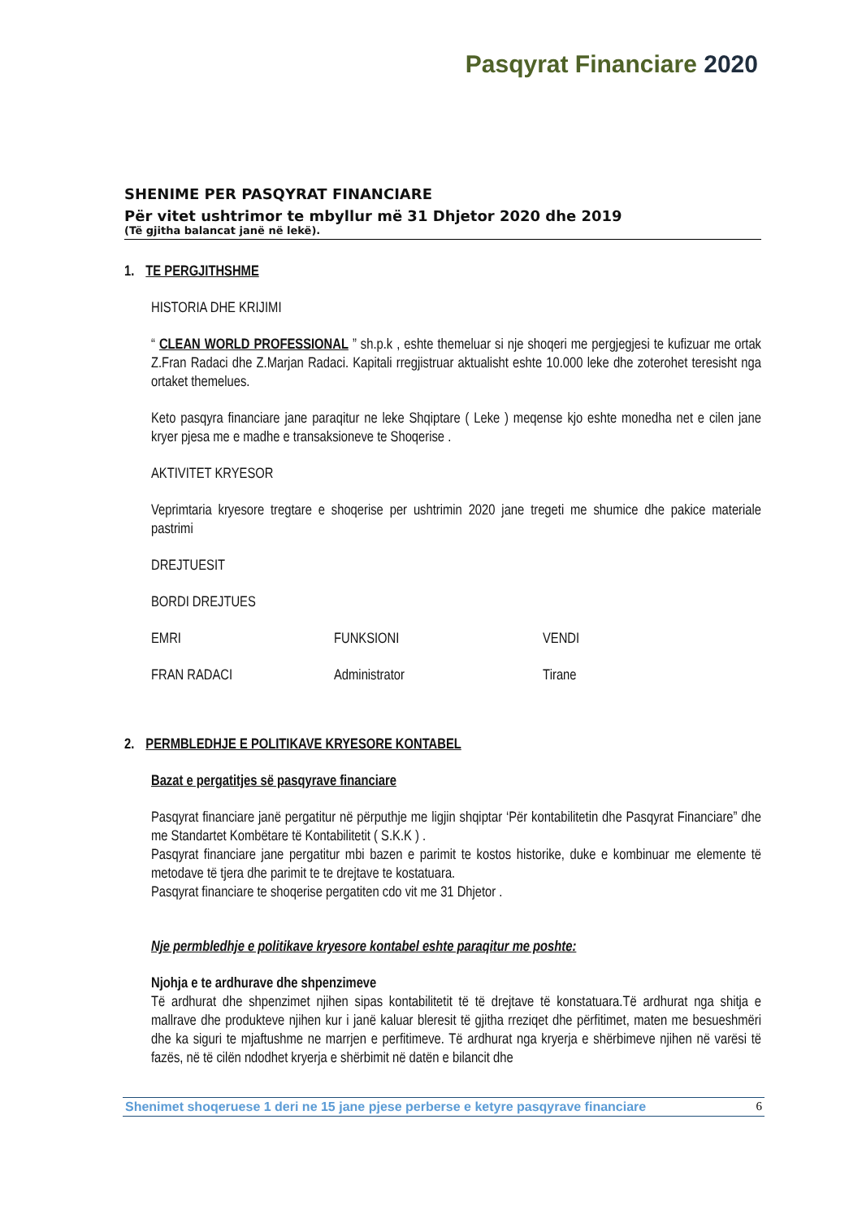Pasqyrat Financiare 2020
SHENIME PER PASQYRAT FINANCIARE
Për vitet ushtrimor te mbyllur më 31 Dhjetor 2020 dhe 2019
(Të gjitha balancat janë në lekë).
1. TE PERGJITHSHME
HISTORIA DHE KRIJIMI
“ CLEAN WORLD PROFESSIONAL ” sh.p.k , eshte themeluar si nje shoqeri me pergjegjesi te kufizuar me ortak Z.Fran Radaci dhe Z.Marjan Radaci. Kapitali rregjistruar aktualisht eshte 10.000 leke dhe zoterohet teresisht nga ortaket themelues.
Keto pasqyra financiare jane paraqitur ne leke Shqiptare ( Leke ) meqense kjo eshte monedha net e cilen jane kryer pjesa me e madhe e transaksioneve te Shoqerise .
AKTIVITET KRYESOR
Veprimtaria kryesore tregtare e shoqerise per ushtrimin 2020 jane tregeti me shumice dhe pakice materiale pastrimi
DREJTUESIT
BORDI DREJTUES
| EMRI | FUNKSIONI | VENDI |
| FRAN RADACI | Administrator | Tirane |
2. PERMBLEDHJE E POLITIKAVE KRYESORE KONTABEL
Bazat e pergatitjes së pasqyrave financiare
Pasqyrat financiare janë pergatitur në përputhje me ligjin shqiptar ‘Për kontabilitetin dhe Pasqyrat Financiare” dhe me Standartet Kombëtare të Kontabilitetit ( S.K.K ) .
Pasqyrat financiare jane pergatitur mbi bazen e parimit te kostos historike, duke e kombinuar me elemente të metodave të tjera dhe parimit te te drejtave te kostatuara.
Pasqyrat financiare te shoqerise pergatiten cdo vit me 31 Dhjetor .
Nje permbledhje e politikave kryesore kontabel eshte paraqitur me poshte:
Njohja e te ardhurave dhe shpenzimeve
Të ardhurat dhe shpenzimet njihen sipas kontabilitetit të të drejtave të konstatuara.Të ardhurat nga shitja e mallrave dhe produkteve njihen kur i janë kaluar bleresit të gjitha rreziqet dhe përfitimet, maten me besueshmëri dhe ka siguri te mjaftushme ne marrjen e perfitimeve. Të ardhurat nga kryerja e shërbimeve njihen në varësi të fazës, në të cilën ndodhet kryerja e shërbimit në datën e bilancit dhe
Shenimet shoqeruese 1 deri ne 15 jane pjese perberse e ketyre pasqyrave financiare 6